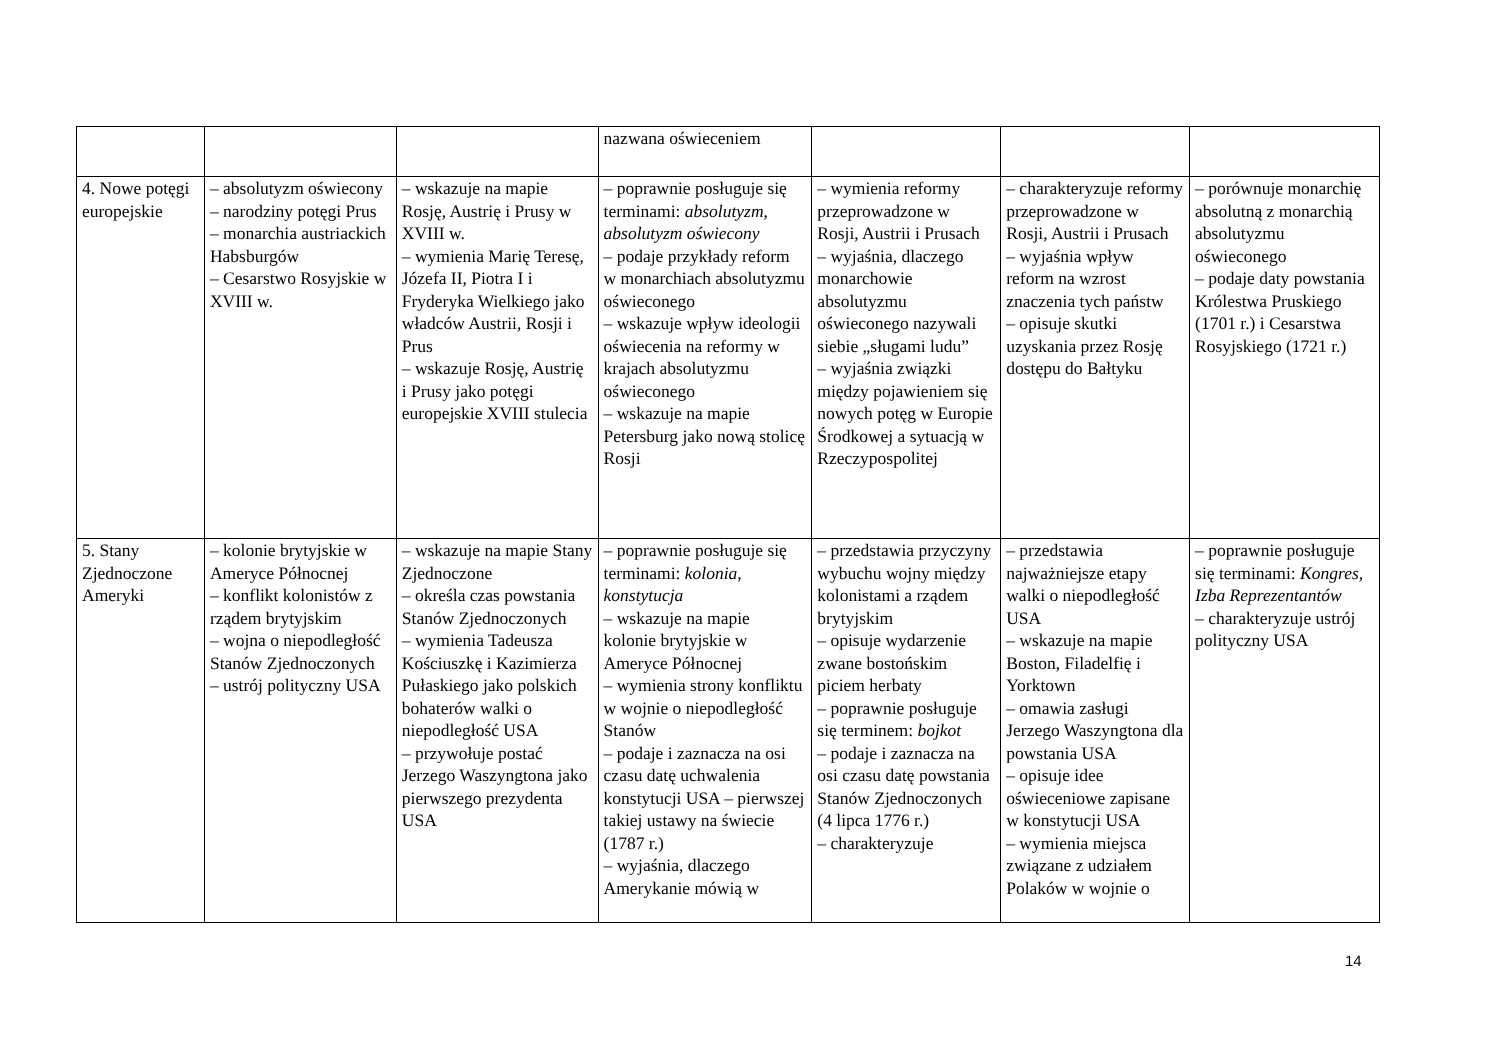| | | | nazwana oświeceniem | | | |
| 4. Nowe potęgi europejskie | – absolutyzm oświecony – narodziny potęgi Prus – monarchia austriackich Habsburgów – Cesarstwo Rosyjskie w XVIII w. | – wskazuje na mapie Rosję, Austrię i Prusy w XVIII w. – wymienia Marię Teresę, Józefa II, Piotra I i Fryderyka Wielkiego jako władców Austrii, Rosji i Prus – wskazuje Rosję, Austrię i Prusy jako potęgi europejskie XVIII stulecia | – poprawnie posługuje się terminami: absolutyzm , absolutyzm oświecony – podaje przykłady reform w monarchiach absolutyzmu oświeconego – wskazuje wpływ ideologii oświecenia na reformy w krajach absolutyzmu oświeconego – wskazuje na mapie Petersburg jako nową stolicę Rosji | – wymienia reformy przeprowadzone w Rosji, Austrii i Prusach – wyjaśnia, dlaczego monarchowie absolutyzmu oświeconego nazywali siebie „sługami ludu” – wyjaśnia związki między pojawieniem się nowych potęg w Europie Środkowej a sytuacją w Rzeczypospolitej | – charakteryzuje reformy przeprowadzone w Rosji, Austrii i Prusach – wyjaśnia wpływ reform na wzrost znaczenia tych państw – opisuje skutki uzyskania przez Rosję dostępu do Bałtyku | – porównuje monarchię absolutną z monarchią absolutyzmu oświeconego – podaje daty powstania Królestwa Pruskiego (1701 r.) i Cesarstwa Rosyjskiego (1721 r.) |
| 5. Stany Zjednoczone Ameryki | – kolonie brytyjskie w Ameryce Północnej – konflikt kolonistów z rządem brytyjskim – wojna o niepodległość Stanów Zjednoczonych – ustrój polityczny USA | – wskazuje na mapie Stany Zjednoczone – określa czas powstania Stanów Zjednoczonych – wymienia Tadeusza Kościuszkę i Kazimierza Pułaskiego jako polskich bohaterów walki o niepodległość USA – przywołuje postać Jerzego Waszyngtona jako pierwszego prezydenta USA | – poprawnie posługuje się terminami: kolonia , konstytucja – wskazuje na mapie kolonie brytyjskie w Ameryce Północnej – wymienia strony konfliktu w wojnie o niepodległość Stanów – podaje i zaznacza na osi czasu datę uchwalenia konstytucji USA – pierwszej takiej ustawy na świecie (1787 r.) – wyjaśnia, dlaczego Amerykanie mówią w | – przedstawia przyczyny wybuchu wojny między kolonistami a rządem brytyjskim – opisuje wydarzenie zwane bostońskim piciem herbaty – poprawnie posługuje się terminem: bojkot – podaje i zaznacza na osi czasu datę powstania Stanów Zjednoczonych (4 lipca 1776 r.) – charakteryzuje | – przedstawia najważniejsze etapy walki o niepodległość USA – wskazuje na mapie Boston, Filadelfię i Yorktown – omawia zasługi Jerzego Waszyngtona dla powstania USA – opisuje idee oświeceniowe zapisane w konstytucji USA – wymienia miejsca związane z udziałem Polaków w wojnie o | – poprawnie posługuje się terminami: Kongres , Izba Reprezentantów – charakteryzuje ustrój polityczny USA |
14